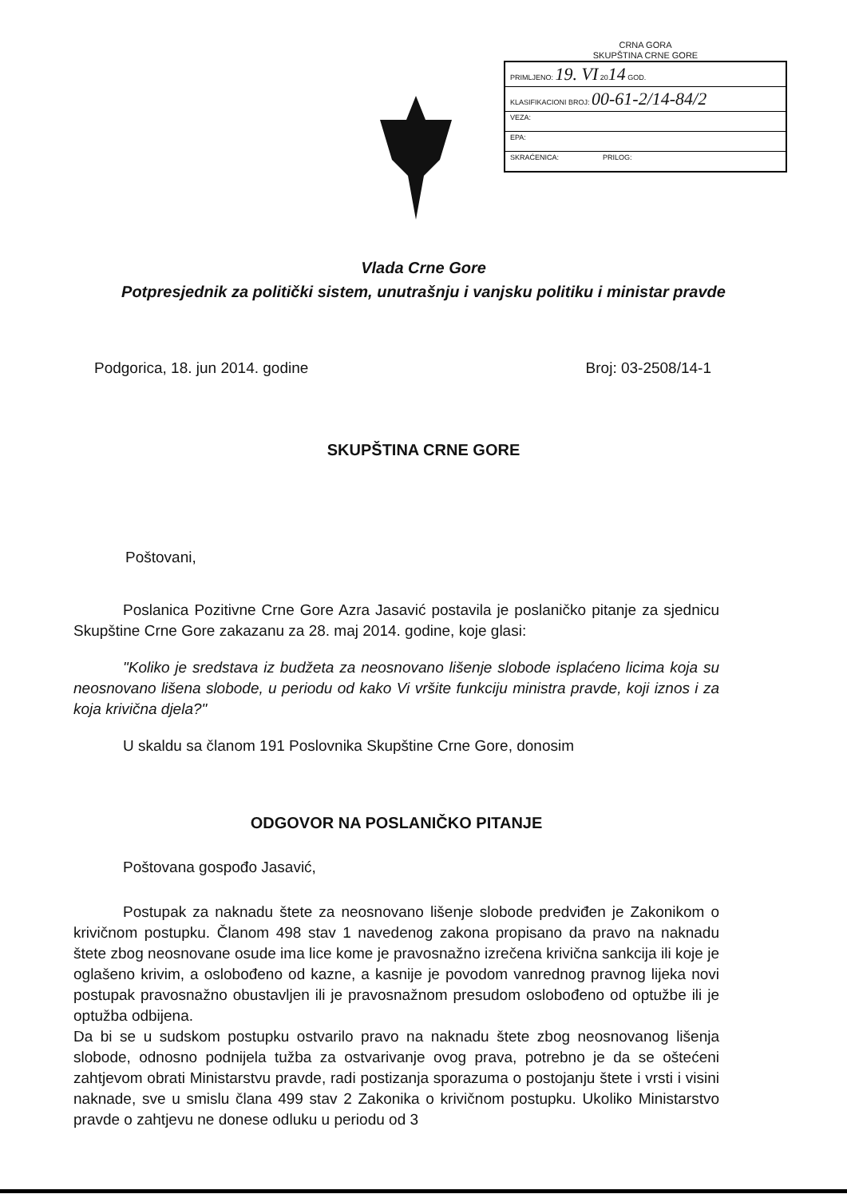CRNA GORA
SKUPŠTINA CRNE GORE
| PRIMLJENO: 19. VI 20 14 GOD. |
| KLASIFIKACIONI BROJ: 00-61-2/14-84/2 |
| VEZA: |
| EPA: |
| SKRAĆENICA: PRILOG: |
Vlada Crne Gore
Potpresjednik za politički sistem, unutrašnju i vanjsku politiku i ministar pravde
Podgorica, 18. jun 2014. godine Broj: 03-2508/14-1
SKUPŠTINA CRNE GORE
Poštovani,
Poslanica Pozitivne Crne Gore Azra Jasavić postavila je poslaničko pitanje za sjednicu Skupštine Crne Gore zakazanu za 28. maj 2014. godine, koje glasi:
"Koliko je sredstava iz budžeta za neosnovano lišenje slobode isplaćeno licima koja su neosnovano lišena slobode, u periodu od kako Vi vršite funkciju ministra pravde, koji iznos i za koja krivična djela?"
U skaldu sa članom 191 Poslovnika Skupštine Crne Gore, donosim
ODGOVOR NA POSLANIČKO PITANJE
Poštovana gospođo Jasavić,
Postupak za naknadu štete za neosnovano lišenje slobode predviđen je Zakonikom o krivičnom postupku. Članom 498 stav 1 navedenog zakona propisano da pravo na naknadu štete zbog neosnovane osude ima lice kome je pravosnažno izrečena krivična sankcija ili koje je oglašeno krivim, a oslobođeno od kazne, a kasnije je povodom vanrednog pravnog lijeka novi postupak pravosnažno obustavljen ili je pravosnažnom presudom oslobođeno od optužbe ili je optužba odbijena.
Da bi se u sudskom postupku ostvarilo pravo na naknadu štete zbog neosnovanog lišenja slobode, odnosno podnijela tužba za ostvarivanje ovog prava, potrebno je da se oštećeni zahtjevom obrati Ministarstvu pravde, radi postizanja sporazuma o postojanju štete i vrsti i visini naknade, sve u smislu člana 499 stav 2 Zakonika o krivičnom postupku. Ukoliko Ministarstvo pravde o zahtjevu ne donese odluku u periodu od 3